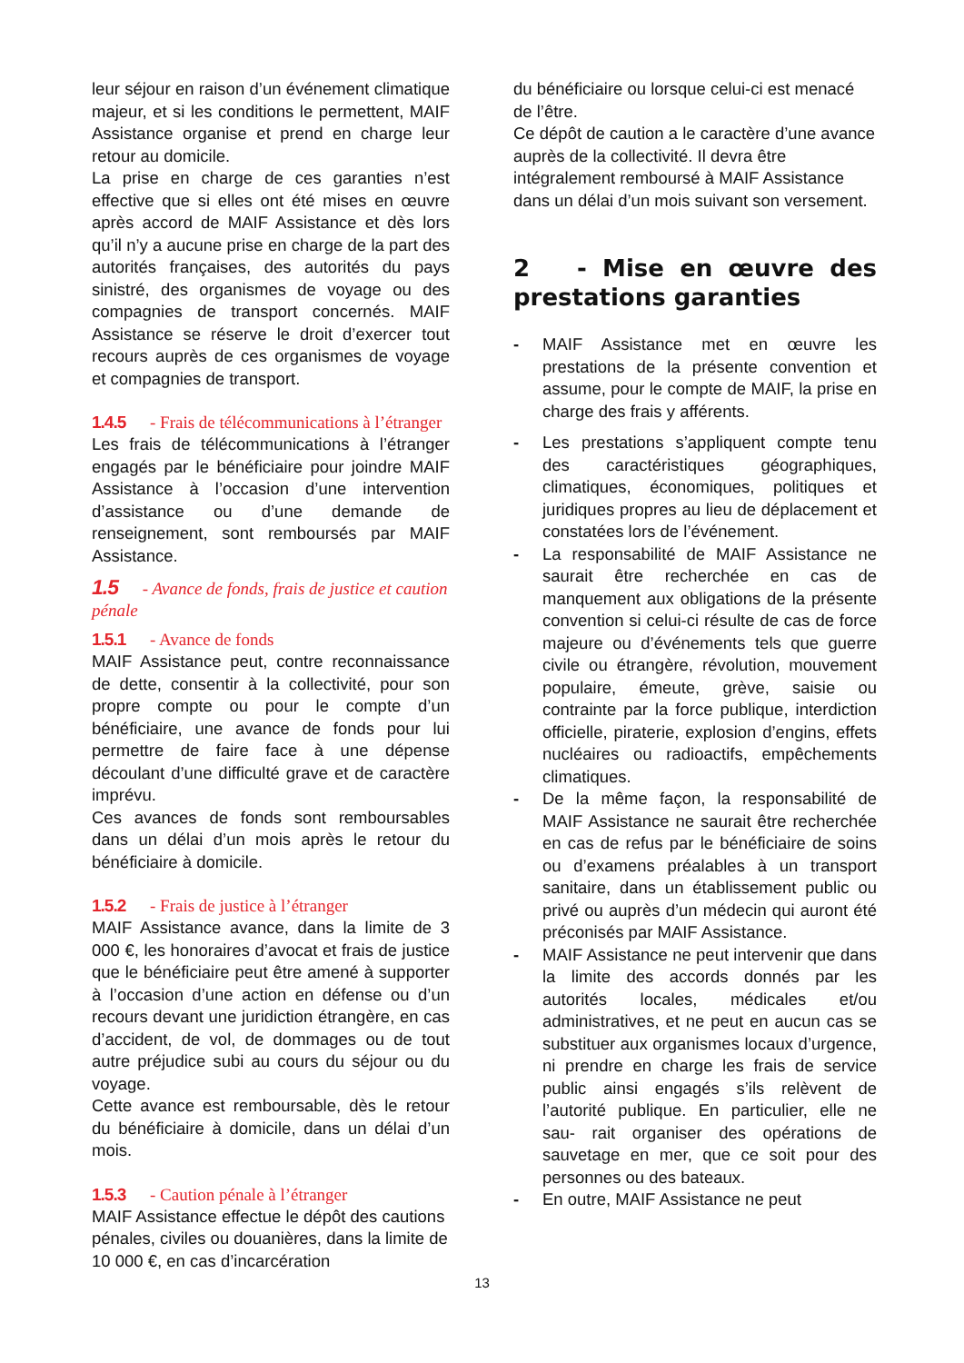leur séjour en raison d’un événement climatique majeur, et si les conditions le permettent, MAIF Assistance organise et prend en charge leur retour au domicile.
La prise en charge de ces garanties n’est effective que si elles ont été mises en œuvre après accord de MAIF Assistance et dès lors qu’il n’y a aucune prise en charge de la part des autorités françaises, des autorités du pays sinistré, des organismes de voyage ou des compagnies de transport concernés. MAIF Assistance se réserve le droit d’exercer tout recours auprès de ces organismes de voyage et compagnies de transport.
1.4.5 - Frais de télécommunications à l’étranger
Les frais de télécommunications à l’étranger engagés par le bénéficiaire pour joindre MAIF Assistance à l’occasion d’une intervention d’assistance ou d’une demande de renseignement, sont remboursés par MAIF Assistance.
1.5 - Avance de fonds, frais de justice et caution pénale
1.5.1 - Avance de fonds
MAIF Assistance peut, contre reconnaissance de dette, consentir à la collectivité, pour son propre compte ou pour le compte d’un bénéficiaire, une avance de fonds pour lui permettre de faire face à une dépense découlant d’une difficulté grave et de caractère imprévu.
Ces avances de fonds sont remboursables dans un délai d’un mois après le retour du bénéficiaire à domicile.
1.5.2 - Frais de justice à l’étranger
MAIF Assistance avance, dans la limite de 3 000 €, les honoraires d’avocat et frais de justice que le bénéficiaire peut être amené à supporter à l’occasion d’une action en défense ou d’un recours devant une juridiction étrangère, en cas d’accident, de vol, de dommages ou de tout autre préjudice subi au cours du séjour ou du voyage.
Cette avance est remboursable, dès le retour du bénéficiaire à domicile, dans un délai d’un mois.
1.5.3 - Caution pénale à l’étranger
MAIF Assistance effectue le dépôt des cautions pénales, civiles ou douanières, dans la limite de 10 000 €, en cas d’incarcération
du bénéficiaire ou lorsque celui-ci est menacé de l’être.
Ce dépôt de caution a le caractère d’une avance auprès de la collectivité. Il devra être intégralement remboursé à MAIF Assistance dans un délai d’un mois suivant son versement.
2 - Mise en œuvre des prestations garanties
- MAIF Assistance met en œuvre les prestations de la présente convention et assume, pour le compte de MAIF, la prise en charge des frais y afférents.
- Les prestations s’appliquent compte tenu des caractéristiques géographiques, climatiques, économiques, politiques et juridiques propres au lieu de déplacement et constatées lors de l’événement.
- La responsabilité de MAIF Assistance ne saurait être recherchée en cas de manquement aux obligations de la présente convention si celui-ci résulte de cas de force majeure ou d’événements tels que guerre civile ou étrangère, révolution, mouvement populaire, émeute, grève, saisie ou contrainte par la force publique, interdiction officielle, piraterie, explosion d’engins, effets nucléaires ou radioactifs, empêchements climatiques.
- De la même façon, la responsabilité de MAIF Assistance ne saurait être recherchée en cas de refus par le bénéficiaire de soins ou d’examens préalables à un transport sanitaire, dans un établissement public ou privé ou auprès d’un médecin qui auront été préconisés par MAIF Assistance.
- MAIF Assistance ne peut intervenir que dans la limite des accords donnés par les autorités locales, médicales et/ou administratives, et ne peut en aucun cas se substituer aux organismes locaux d’urgence, ni prendre en charge les frais de service public ainsi engagés s’ils relèvent de l’autorité publique. En particulier, elle ne sau- rait organiser des opérations de sauvetage en mer, que ce soit pour des personnes ou des bateaux.
- En outre, MAIF Assistance ne peut
13